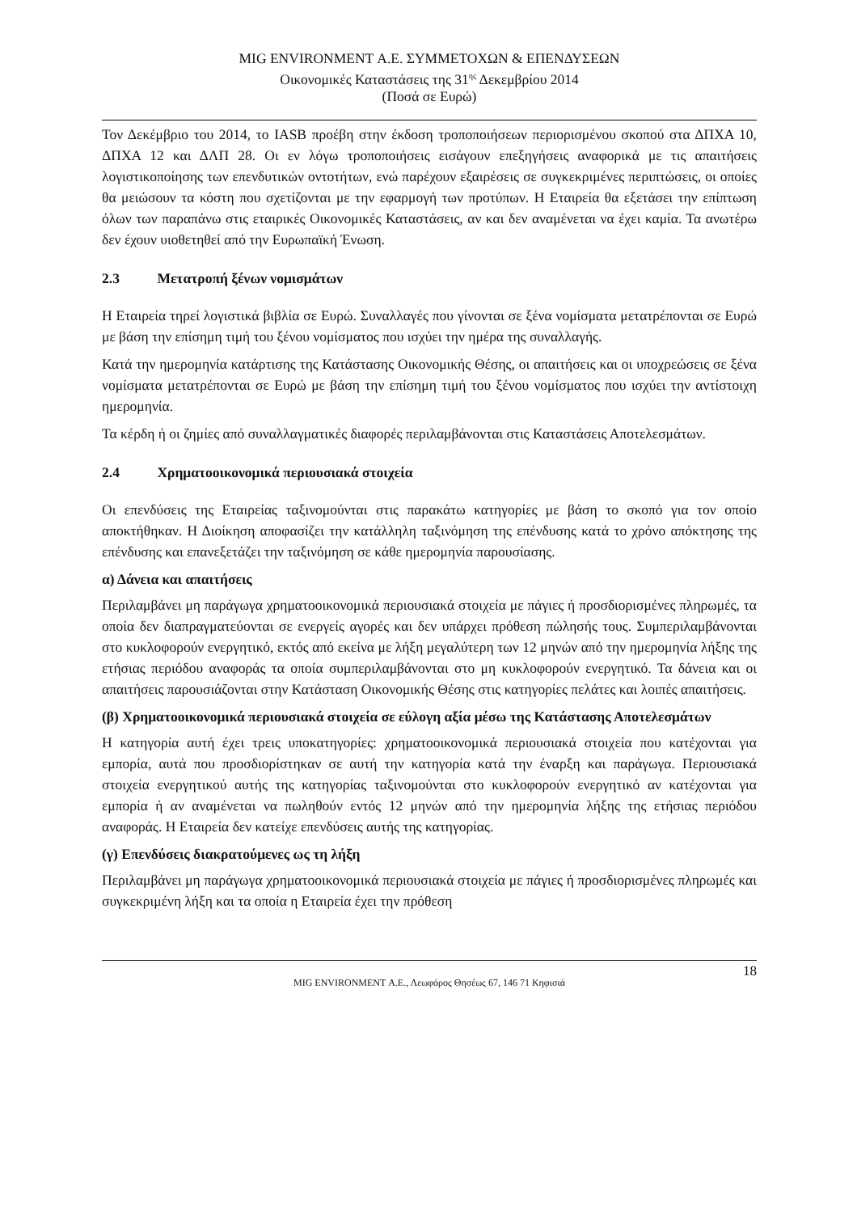MIG ENVIRONMENT Α.Ε. ΣΥΜΜΕΤΟΧΩΝ & ΕΠΕΝΔΥΣΕΩΝ
Οικονομικές Καταστάσεις της 31<sup>ης</sup> Δεκεμβρίου 2014
(Ποσά σε Ευρώ)
Τον Δεκέμβριο του 2014, το IASB προέβη στην έκδοση τροποποιήσεων περιορισμένου σκοπού στα ΔΠΧΑ 10, ΔΠΧΑ 12 και ΔΛΠ 28. Οι εν λόγω τροποποιήσεις εισάγουν επεξηγήσεις αναφορικά με τις απαιτήσεις λογιστικοποίησης των επενδυτικών οντοτήτων, ενώ παρέχουν εξαιρέσεις σε συγκεκριμένες περιπτώσεις, οι οποίες θα μειώσουν τα κόστη που σχετίζονται με την εφαρμογή των προτύπων. Η Εταιρεία θα εξετάσει την επίπτωση όλων των παραπάνω στις εταιρικές Οικονομικές Καταστάσεις, αν και δεν αναμένεται να έχει καμία. Τα ανωτέρω δεν έχουν υιοθετηθεί από την Ευρωπαϊκή Ένωση.
2.3 Μετατροπή ξένων νομισμάτων
Η Εταιρεία τηρεί λογιστικά βιβλία σε Ευρώ. Συναλλαγές που γίνονται σε ξένα νομίσματα μετατρέπονται σε Ευρώ με βάση την επίσημη τιμή του ξένου νομίσματος που ισχύει την ημέρα της συναλλαγής.
Κατά την ημερομηνία κατάρτισης της Κατάστασης Οικονομικής Θέσης, οι απαιτήσεις και οι υποχρεώσεις σε ξένα νομίσματα μετατρέπονται σε Ευρώ με βάση την επίσημη τιμή του ξένου νομίσματος που ισχύει την αντίστοιχη ημερομηνία.
Τα κέρδη ή οι ζημίες από συναλλαγματικές διαφορές περιλαμβάνονται στις Καταστάσεις Αποτελεσμάτων.
2.4 Χρηματοοικονομικά περιουσιακά στοιχεία
Οι επενδύσεις της Εταιρείας ταξινομούνται στις παρακάτω κατηγορίες με βάση το σκοπό για τον οποίο αποκτήθηκαν. Η Διοίκηση αποφασίζει την κατάλληλη ταξινόμηση της επένδυσης κατά το χρόνο απόκτησης της επένδυσης και επανεξετάζει την ταξινόμηση σε κάθε ημερομηνία παρουσίασης.
α) Δάνεια και απαιτήσεις
Περιλαμβάνει μη παράγωγα χρηματοοικονομικά περιουσιακά στοιχεία με πάγιες ή προσδιορισμένες πληρωμές, τα οποία δεν διαπραγματεύονται σε ενεργείς αγορές και δεν υπάρχει πρόθεση πώλησής τους. Συμπεριλαμβάνονται στο κυκλοφορούν ενεργητικό, εκτός από εκείνα με λήξη μεγαλύτερη των 12 μηνών από την ημερομηνία λήξης της ετήσιας περιόδου αναφοράς τα οποία συμπεριλαμβάνονται στο μη κυκλοφορούν ενεργητικό. Τα δάνεια και οι απαιτήσεις παρουσιάζονται στην Κατάσταση Οικονομικής Θέσης στις κατηγορίες πελάτες και λοιπές απαιτήσεις.
(β) Χρηματοοικονομικά περιουσιακά στοιχεία σε εύλογη αξία μέσω της Κατάστασης Αποτελεσμάτων
Η κατηγορία αυτή έχει τρεις υποκατηγορίες: χρηματοοικονομικά περιουσιακά στοιχεία που κατέχονται για εμπορία, αυτά που προσδιορίστηκαν σε αυτή την κατηγορία κατά την έναρξη και παράγωγα. Περιουσιακά στοιχεία ενεργητικού αυτής της κατηγορίας ταξινομούνται στο κυκλοφορούν ενεργητικό αν κατέχονται για εμπορία ή αν αναμένεται να πωληθούν εντός 12 μηνών από την ημερομηνία λήξης της ετήσιας περιόδου αναφοράς. Η Εταιρεία δεν κατείχε επενδύσεις αυτής της κατηγορίας.
(γ) Επενδύσεις διακρατούμενες ως τη λήξη
Περιλαμβάνει μη παράγωγα χρηματοοικονομικά περιουσιακά στοιχεία με πάγιες ή προσδιορισμένες πληρωμές και συγκεκριμένη λήξη και τα οποία η Εταιρεία έχει την πρόθεση
18
MIG ENVIRONMENT Α.Ε., Λεωφόρος Θησέως 67, 146 71 Κηφισιά